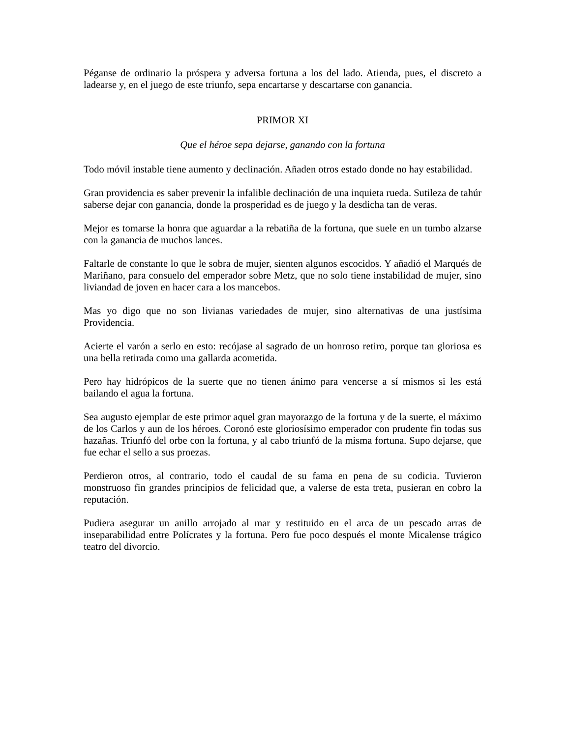Péganse de ordinario la próspera y adversa fortuna a los del lado. Atienda, pues, el discreto a ladearse y, en el juego de este triunfo, sepa encartarse y descartarse con ganancia.
PRIMOR XI
Que el héroe sepa dejarse, ganando con la fortuna
Todo móvil instable tiene aumento y declinación. Añaden otros estado donde no hay estabilidad.
Gran providencia es saber prevenir la infalible declinación de una inquieta rueda. Sutileza de tahúr saberse dejar con ganancia, donde la prosperidad es de juego y la desdicha tan de veras.
Mejor es tomarse la honra que aguardar a la rebatiña de la fortuna, que suele en un tumbo alzarse con la ganancia de muchos lances.
Faltarle de constante lo que le sobra de mujer, sienten algunos escocidos. Y añadió el Marqués de Mariñano, para consuelo del emperador sobre Metz, que no solo tiene instabilidad de mujer, sino liviandad de joven en hacer cara a los mancebos.
Mas yo digo que no son livianas variedades de mujer, sino alternativas de una justísima Providencia.
Acierte el varón a serlo en esto: recójase al sagrado de un honroso retiro, porque tan gloriosa es una bella retirada como una gallarda acometida.
Pero hay hidrópicos de la suerte que no tienen ánimo para vencerse a sí mismos si les está bailando el agua la fortuna.
Sea augusto ejemplar de este primor aquel gran mayorazgo de la fortuna y de la suerte, el máximo de los Carlos y aun de los héroes. Coronó este gloriosísimo emperador con prudente fin todas sus hazañas. Triunfó del orbe con la fortuna, y al cabo triunfó de la misma fortuna. Supo dejarse, que fue echar el sello a sus proezas.
Perdieron otros, al contrario, todo el caudal de su fama en pena de su codicia. Tuvieron monstruoso fin grandes principios de felicidad que, a valerse de esta treta, pusieran en cobro la reputación.
Pudiera asegurar un anillo arrojado al mar y restituido en el arca de un pescado arras de inseparabilidad entre Polícrates y la fortuna. Pero fue poco después el monte Micalense trágico teatro del divorcio.